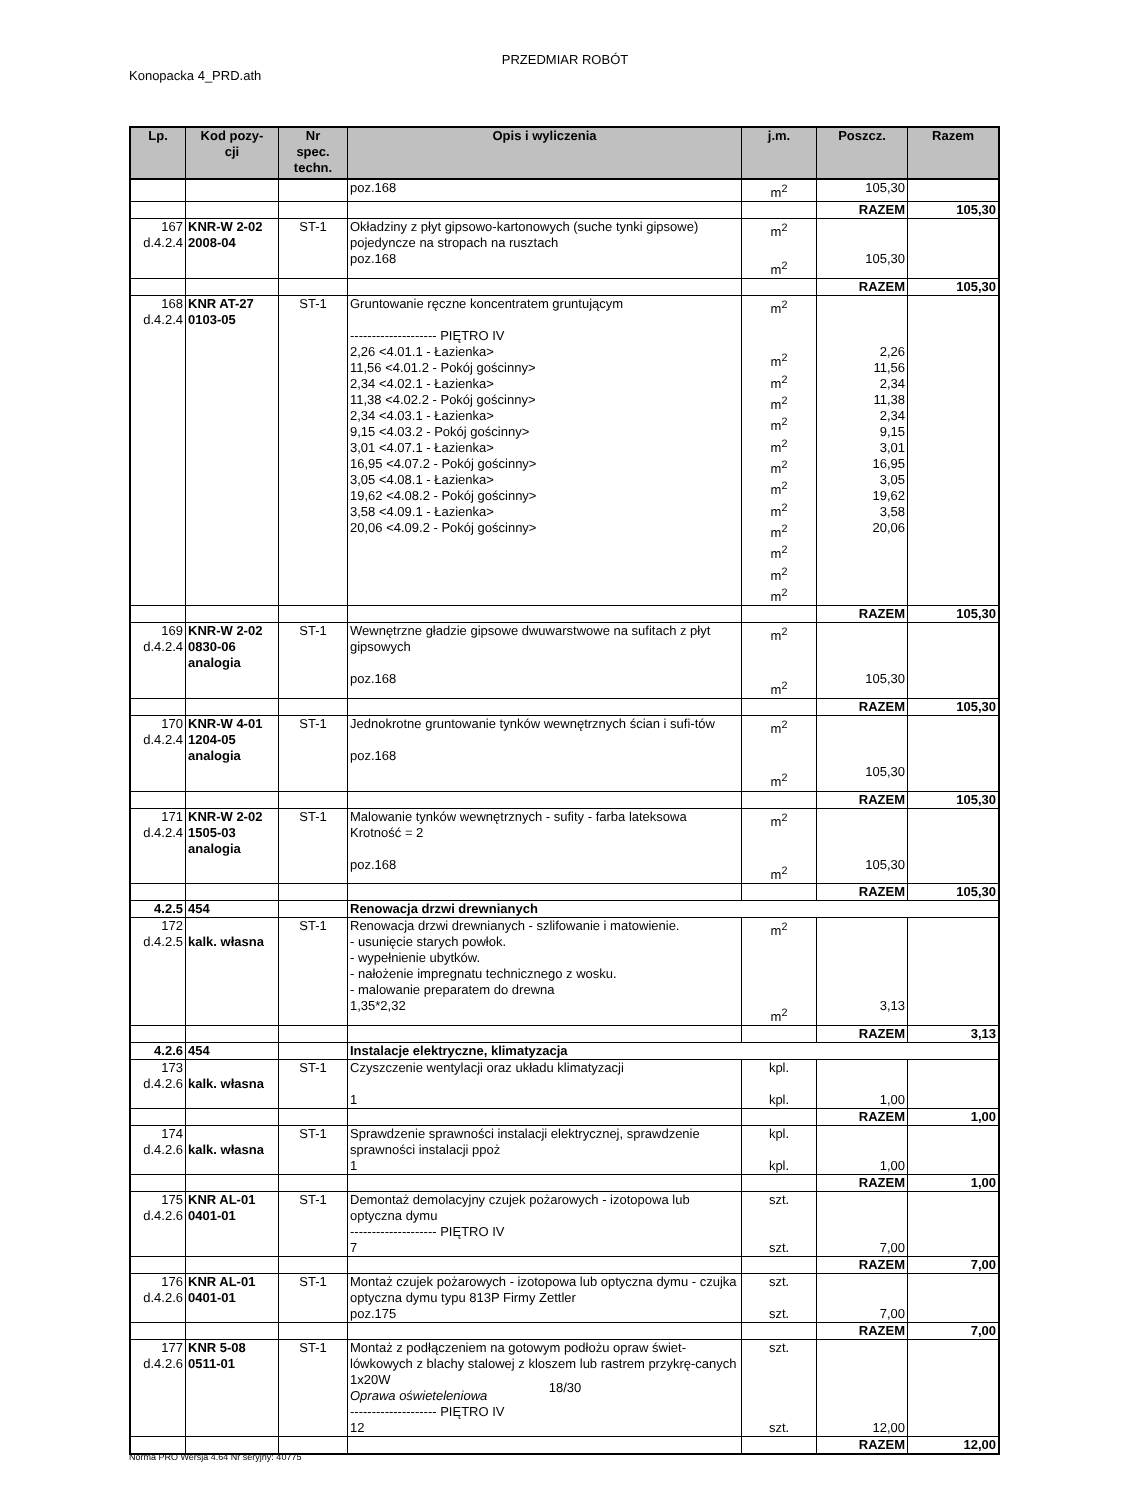PRZEDMIAR ROBÓT
Konopacka 4_PRD.ath
| Lp. | Kod pozy- cji | Nr spec. techn. | Opis i wyliczenia | j.m. | Poszcz. | Razem |
| --- | --- | --- | --- | --- | --- | --- |
| | | | poz.168 | m<sup>2</sup> | 105,30 | |
| | | | | | RAZEM | 105,30 |
| 167 d.4.2.4 | KNR-W 2-02 2008-04 | ST-1 | Okładziny z płyt gipsowo-kartonowych (suche tynki gipsowe) pojedyncze na stropach na rusztach poz.168 | m<sup>2</sup> m<sup>2</sup> | 105,30 | |
| | | | | | RAZEM | 105,30 |
| 168 d.4.2.4 | KNR AT-27 0103-05 | ST-1 | Gruntowanie ręczne koncentratem gruntującym -------------------- PIĘTRO IV 2,26 <4.01.1 - Łazienka> 11,56 <4.01.2 - Pokój gościnny> 2,34 <4.02.1 - Łazienka> 11,38 <4.02.2 - Pokój gościnny> 2,34 <4.03.1 - Łazienka> 9,15 <4.03.2 - Pokój gościnny> 3,01 <4.07.1 - Łazienka> 16,95 <4.07.2 - Pokój gościnny> 3,05 <4.08.1 - Łazienka> 19,62 <4.08.2 - Pokój gościnny> 3,58 <4.09.1 - Łazienka> 20,06 <4.09.2 - Pokój gościnny> | m<sup>2</sup> m<sup>2</sup> m<sup>2</sup> m<sup>2</sup> m<sup>2</sup> m<sup>2</sup> m<sup>2</sup> m<sup>2</sup> m<sup>2</sup> m<sup>2</sup> m<sup>2</sup> m<sup>2</sup> m<sup>2</sup> | 2,26 11,56 2,34 11,38 2,34 9,15 3,01 16,95 3,05 19,62 3,58 20,06 | |
| | | | | | RAZEM | 105,30 |
| 169 d.4.2.4 | KNR-W 2-02 0830-06 analogia | ST-1 | Wewnętrzne gładzie gipsowe dwuwarstwowe na sufitach z płyt gipsowych poz.168 | m<sup>2</sup> m<sup>2</sup> | 105,30 | |
| | | | | | RAZEM | 105,30 |
| 170 d.4.2.4 | KNR-W 4-01 1204-05 analogia | ST-1 | Jednokrotne gruntowanie tynków wewnętrznych ścian i sufi-tów poz.168 | m<sup>2</sup> m<sup>2</sup> | 105,30 | |
| | | | | | RAZEM | 105,30 |
| 171 d.4.2.4 | KNR-W 2-02 1505-03 analogia | ST-1 | Malowanie tynków wewnętrznych - sufity - farba lateksowa Krotność = 2 poz.168 | m<sup>2</sup> m<sup>2</sup> | 105,30 | |
| | | | | | RAZEM | 105,30 |
| 4.2.5 | 454 | | Renowacja drzwi drewnianych | | | |
| 172 d.4.2.5 | kalk. własna | ST-1 | Renowacja drzwi drewnianych - szlifowanie i matowienie. - usunięcie starych powłok. - wypełnienie ubytków. - nałożenie impregnatu technicznego z wosku. - malowanie preparatem do drewna 1,35*2,32 | m<sup>2</sup> m<sup>2</sup> | 3,13 | |
| | | | | | RAZEM | 3,13 |
| 4.2.6 | 454 | | Instalacje elektryczne, klimatyzacja | | | |
| 173 d.4.2.6 | kalk. własna | ST-1 | Czyszczenie wentylacji oraz układu klimatyzacji 1 | kpl. kpl. | 1,00 | |
| | | | | | RAZEM | 1,00 |
| 174 d.4.2.6 | kalk. własna | ST-1 | Sprawdzenie sprawności instalacji elektrycznej, sprawdzenie sprawności instalacji ppoż 1 | kpl. kpl. | 1,00 | |
| | | | | | RAZEM | 1,00 |
| 175 d.4.2.6 | KNR AL-01 0401-01 | ST-1 | Demontaż demolacyjny czujek pożarowych - izotopowa lub optyczna dymu -------------------- PIĘTRO IV 7 | szt. szt. | 7,00 | |
| | | | | | RAZEM | 7,00 |
| 176 d.4.2.6 | KNR AL-01 0401-01 | ST-1 | Montaż czujek pożarowych - izotopowa lub optyczna dymu - czujka optyczna dymu typu 813P Firmy Zettler poz.175 | szt. szt. | 7,00 | |
| | | | | | RAZEM | 7,00 |
| 177 d.4.2.6 | KNR 5-08 0511-01 | ST-1 | Montaż z podłączeniem na gotowym podłożu opraw świet-lówkowych z blachy stalowej z kloszem lub rastrem przykrę-canych 1x20W Oprawa oświeteleniowa -------------------- PIĘTRO IV 12 | szt. szt. | 12,00 | |
| | | | | | RAZEM | 12,00 |
18/30
Norma PRO Wersja 4.64 Nr seryjny: 40775